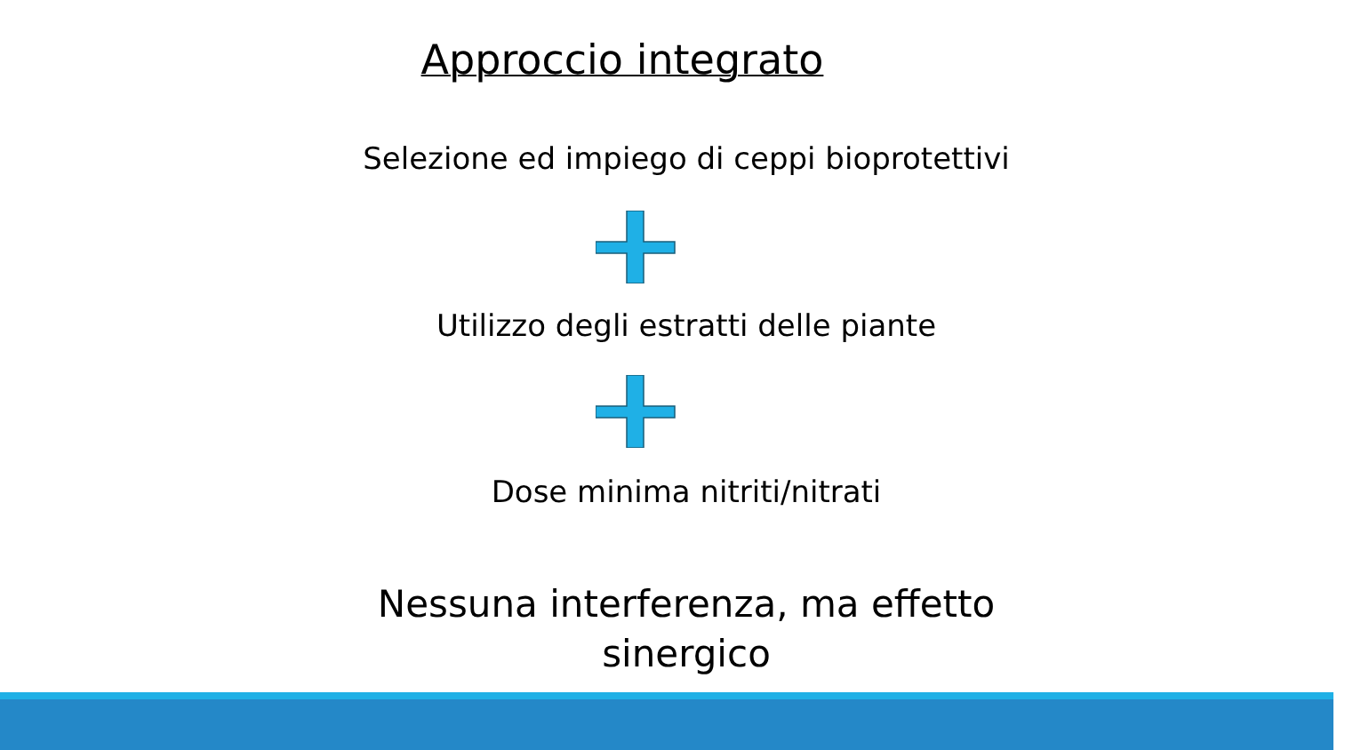Approccio integrato
Selezione ed impiego di ceppi bioprotettivi
Utilizzo degli estratti delle piante
Dose minima nitriti/nitrati
Nessuna interferenza, ma effetto
sinergico